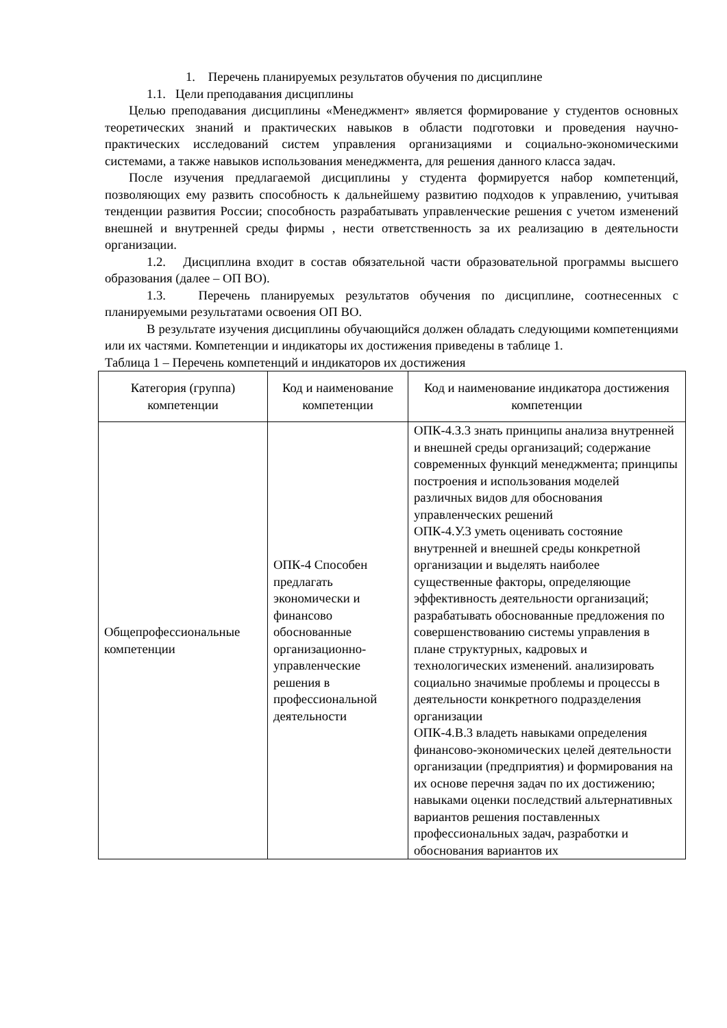1. Перечень планируемых результатов обучения по дисциплине
1.1. Цели преподавания дисциплины
Целью преподавания дисциплины «Менеджмент» является формирование у студентов основных теоретических знаний и практических навыков в области подготовки и проведения научно-практических исследований систем управления организациями и социально-экономическими системами, а также навыков использования менеджмента, для решения данного класса задач.
После изучения предлагаемой дисциплины у студента формируется набор компетенций, позволяющих ему развить способность к дальнейшему развитию подходов к управлению, учитывая тенденции развития России; способность разрабатывать управленческие решения с учетом изменений внешней и внутренней среды фирмы , нести ответственность за их реализацию в деятельности организации.
1.2. Дисциплина входит в состав обязательной части образовательной программы высшего образования (далее – ОП ВО).
1.3. Перечень планируемых результатов обучения по дисциплине, соотнесенных с планируемыми результатами освоения ОП ВО.
В результате изучения дисциплины обучающийся должен обладать следующими компетенциями или их частями. Компетенции и индикаторы их достижения приведены в таблице 1.
Таблица 1 – Перечень компетенций и индикаторов их достижения
| Категория (группа) компетенции | Код и наименование компетенции | Код и наименование индикатора достижения компетенции |
| --- | --- | --- |
| Общепрофессиональные компетенции | ОПК-4 Способен предлагать экономически и финансово обоснованные организационно-управленческие решения в профессиональной деятельности | ОПК-4.З.3 знать принципы анализа внутренней и внешней среды организаций; содержание современных функций менеджмента; принципы построения и использования моделей различных видов для обоснования управленческих решений ОПК-4.У.3 уметь оценивать состояние внутренней и внешней среды конкретной организации и выделять наиболее существенные факторы, определяющие эффективность деятельности организаций; разрабатывать обоснованные предложения по совершенствованию системы управления в плане структурных, кадровых и технологических изменений. анализировать социально значимые проблемы и процессы в деятельности конкретного подразделения организации ОПК-4.В.3 владеть навыками определения финансово-экономических целей деятельности организации (предприятия) и формирования на их основе перечня задач по их достижению; навыками оценки последствий альтернативных вариантов решения поставленных профессиональных задач, разработки и обоснования вариантов их |